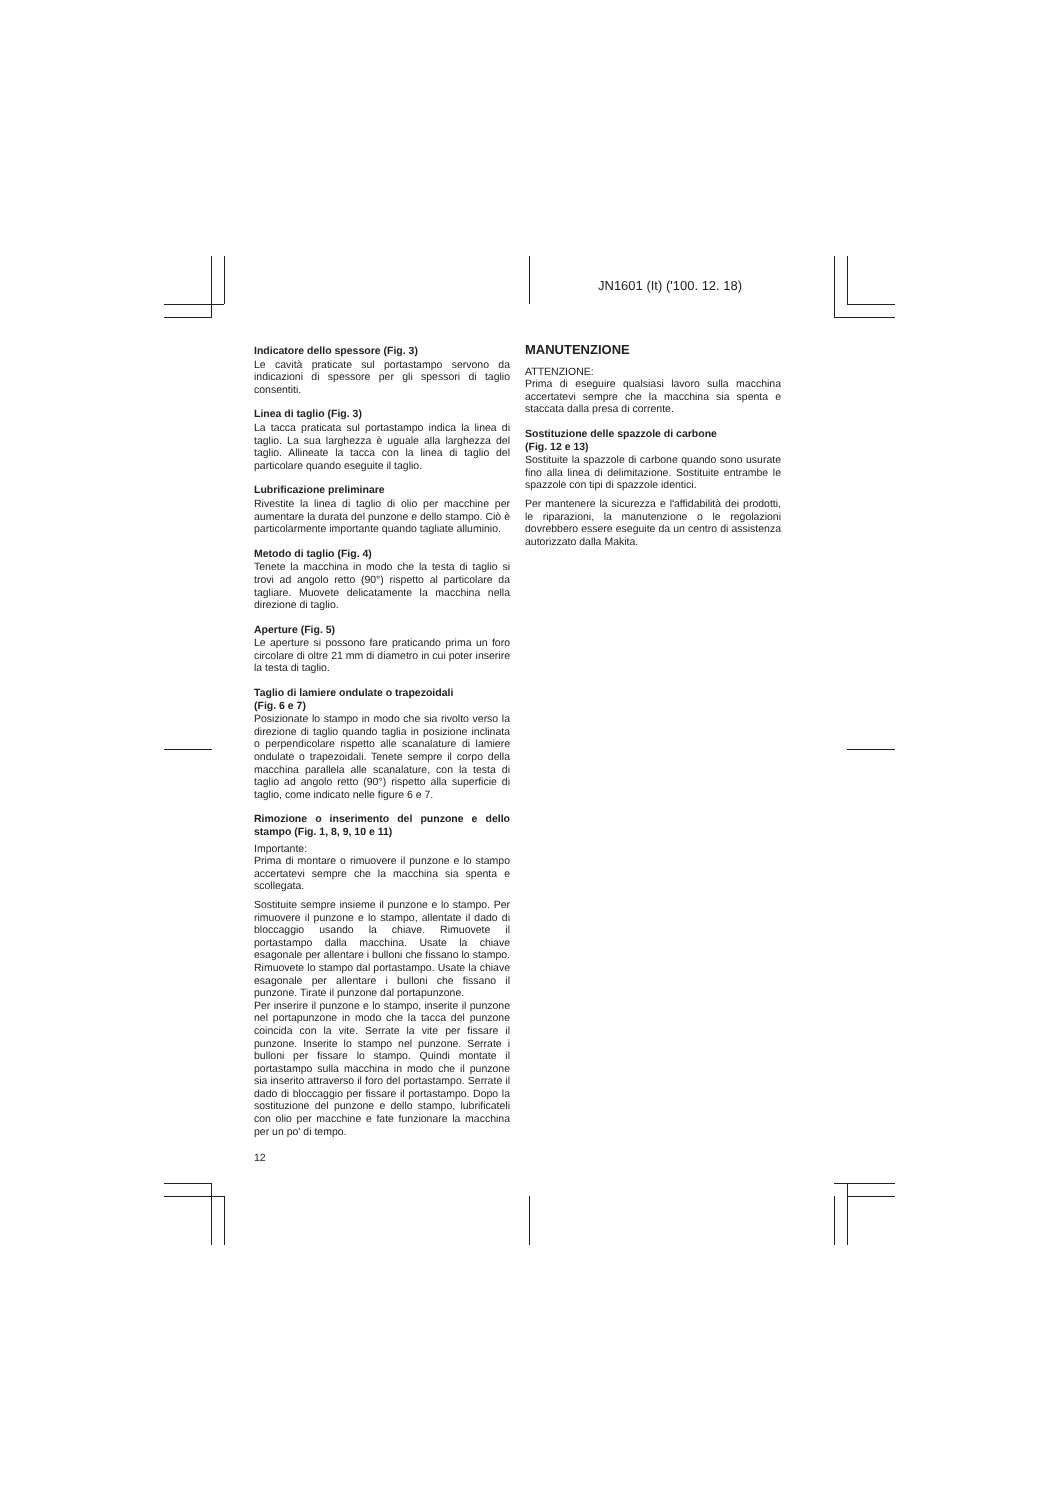JN1601 (It) ('100. 12. 18)
Indicatore dello spessore (Fig. 3)
Le cavità praticate sul portastampo servono da indicazioni di spessore per gli spessori di taglio consentiti.
Linea di taglio (Fig. 3)
La tacca praticata sul portastampo indica la linea di taglio. La sua larghezza è uguale alla larghezza del taglio. Allineate la tacca con la linea di taglio del particolare quando eseguite il taglio.
Lubrificazione preliminare
Rivestite la linea di taglio di olio per macchine per aumentare la durata del punzone e dello stampo. Ciò è particolarmente importante quando tagliate alluminio.
Metodo di taglio (Fig. 4)
Tenete la macchina in modo che la testa di taglio si trovi ad angolo retto (90°) rispetto al particolare da tagliare. Muovete delicatamente la macchina nella direzione di taglio.
Aperture (Fig. 5)
Le aperture si possono fare praticando prima un foro circolare di oltre 21 mm di diametro in cui poter inserire la testa di taglio.
Taglio di lamiere ondulate o trapezoidali
(Fig. 6 e 7)
Posizionate lo stampo in modo che sia rivolto verso la direzione di taglio quando taglia in posizione inclinata o perpendicolare rispetto alle scanalature di lamiere ondulate o trapezoidali. Tenete sempre il corpo della macchina parallela alle scanalature, con la testa di taglio ad angolo retto (90°) rispetto alla superficie di taglio, come indicato nelle figure 6 e 7.
Rimozione o inserimento del punzone e dello stampo (Fig. 1, 8, 9, 10 e 11)
Importante:
Prima di montare o rimuovere il punzone e lo stampo accertatevi sempre che la macchina sia spenta e scollegata.
Sostituite sempre insieme il punzone e lo stampo. Per rimuovere il punzone e lo stampo, allentate il dado di bloccaggio usando la chiave. Rimuovete il portastampo dalla macchina. Usate la chiave esagonale per allentare i bulloni che fissano lo stampo. Rimuovete lo stampo dal portastampo. Usate la chiave esagonale per allentare i bulloni che fissano il punzone. Tirate il punzone dal portapunzone.
Per inserire il punzone e lo stampo, inserite il punzone nel portapunzone in modo che la tacca del punzone coincida con la vite. Serrate la vite per fissare il punzone. Inserite lo stampo nel punzone. Serrate i bulloni per fissare lo stampo. Quindi montate il portastampo sulla macchina in modo che il punzone sia inserito attraverso il foro del portastampo. Serrate il dado di bloccaggio per fissare il portastampo. Dopo la sostituzione del punzone e dello stampo, lubrificateli con olio per macchine e fate funzionare la macchina per un po' di tempo.
12
MANUTENZIONE
ATTENZIONE:
Prima di eseguire qualsiasi lavoro sulla macchina accertatevi sempre che la macchina sia spenta e staccata dalla presa di corrente.
Sostituzione delle spazzole di carbone
(Fig. 12 e 13)
Sostituite la spazzole di carbone quando sono usurate fino alla linea di delimitazione. Sostituite entrambe le spazzole con tipi di spazzole identici.
Per mantenere la sicurezza e l'affidabilità dei prodotti, le riparazioni, la manutenzione o le regolazioni dovrebbero essere eseguite da un centro di assistenza autorizzato dalla Makita.